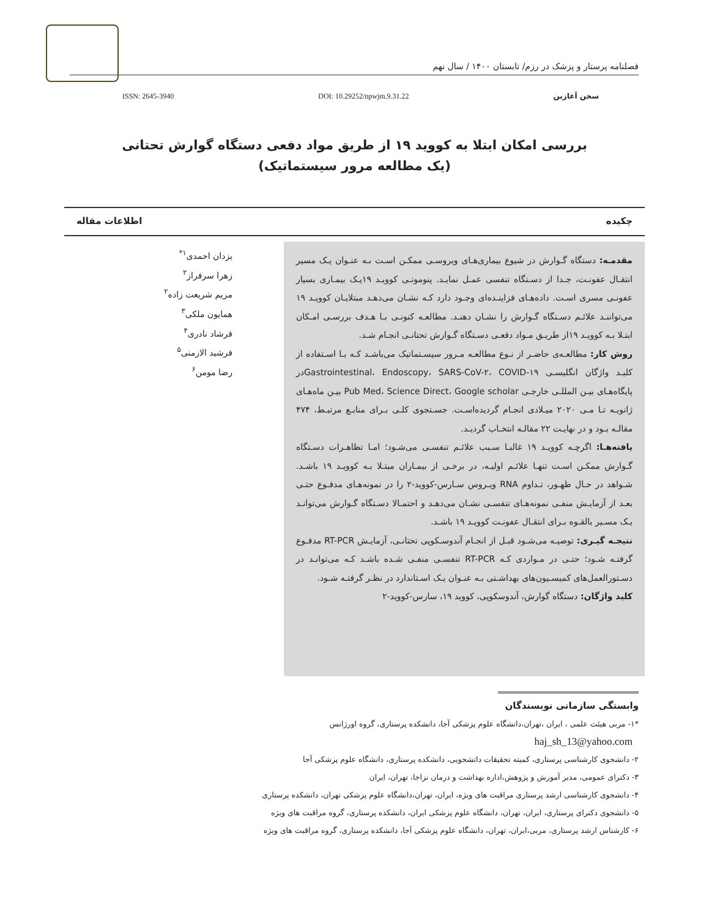فصلنامه پرستار و پزشک در رزم/ تابستان ۱۴۰۰ / سال نهم
سخن آغازین DOI: 10.29252/npwjm.9.31.22 ISSN: 2645-3940
بررسی امکان ابتلا به کووید ۱۹ از طریق مواد دفعی دستگاه گوارش تحتانی
(یک مطالعه مرور سیستماتیک)
چکیده اطلاعات مقاله
مقدمـه: دستگاه گـوارش در شیوع بیماری‌هـای ویروسـی ممکـن اسـت بـه عنـوان یـک مسیر انتقـال عفونـت، جـدا از دسـتگاه تنفسی عمـل نمایـد. پنومونـی کوویـد ۱۹یـک بیمـاری بسیار عفونـی مسری اسـت. داده‌هـای فزاینـده‌ای وجـود دارد کـه نشـان می‌دهـد مبتلایـان کوویـد ۱۹ می‌تواننـد علائـم دسـتگاه گـوارش را نشـان دهنـد. مطالعـه کنونـی بـا هـدف بررسـی امـکان ابتـلا بـه کوویـد ۱۹از طریـق مـواد دفعـی دسـتگاه گـوارش تحتانـی انجـام شـد.
روش کار: مطالعـه‌ی حاضـر از نـوع مطالعـه مـرور سیسـتماتیک می‌باشـد کـه بـا اسـتفاده از کلیـد واژگان انگلیسـی Gastrointestinal، Endoscopy، SARS-CoV-۲، COVID-۱۹در پایگاه‌هـای بیـن المللـی خارجـی Pub Med، Science Direct، Google scholar بیـن ماه‌هـای ژانویـه تـا مـی ۲۰۲۰ میـلادی انجـام گردیده‌اسـت. جسـتجوی کلـی بـرای منابـع مرتبـط، ۴۷۴ مقالـه بـود و در نهایـت ۲۲ مقالـه انتخـاب گردیـد.
یافته‌هـا: اگرچـه کوویـد ۱۹ غالبـا سـبب علائـم تنفسـی می‌شـود؛ امـا تظاهـرات دسـتگاه گـوارش ممکـن اسـت تنهـا علائـم اولیـه، در برخـی از بیمـاران مبتـلا بـه کوویـد ۱۹ باشـد. شـواهد در حـال ظهـور، تـداوم RNA ویـروس سـارس-کووید-۲ را در نمونه‌هـای مدفـوع حتـی بعـد از آزمایـش منفـی نمونه‌هـای تنفسـی نشـان می‌دهـد و احتمـالا دسـتگاه گـوارش می‌توانـد یـک مسـیر بالقـوه بـرای انتقـال عفونـت کوویـد ۱۹ باشـد.
نتیجـه گیـری: توصیـه می‌شـود قبـل از انجـام آندوسـکوپی تحتانـی، آزمایـش RT-PCR مدفـوع گرفتـه شـود؛ حتـی در مـواردی کـه RT-PCR تنفسـی منفـی شـده باشـد کـه می‌توانـد در دسـتورالعمل‌های کمیسـیون‌های بهداشـتی بـه عنـوان یـک اسـتاندارد در نظـر گرفتـه شـود.
کلید واژگان: دستگاه گوارش، آندوسکوپی، کووید ۱۹، سارس-کووید-۲
یزدان احمدی<sup>۱*</sup>
زهرا سرفراز<sup>۲</sup>
مریم شریعت زاده<sup>۲</sup>
همایون ملکی<sup>۳</sup>
فرشاد نادری<sup>۴</sup>
فرشید الازمنی<sup>۵</sup>
رضا مومن<sup>۶</sup>
وابستگی سازمانی نویسندگان
*۱- مربی هیئت علمی ، ایران ،تهران،دانشگاه علوم پزشکی آجا، دانشکده پرستاری، گروه اورژانس
haj_sh_13@yahoo.com
۲- دانشجوی کارشناسی پرستاری، کمیته تحقیقات داتشجویی، دانشکده پرستاری، دانشگاه علوم پزشکی آجا
۳- دکترای عمومی، مدیر آموزش و پژوهش،اداره بهداشت و درمان نزاجا، تهران، ایران
۴- دانشجوی کارشناسی ارشد پرستاری مراقبت های ویژه، ایران، تهران،دانشگاه علوم پزشکی تهران، دانشکده پرستاری
۵- دانشجوی دکترای پرستاری، ایران، تهران، دانشگاه علوم پزشکی ایران، دانشکده پرستاری، گروه مراقبت های ویژه
۶- کارشناس ارشد پرستاری، مربی،ایران، تهران، دانشگاه علوم پزشکی آجا، دانشکده پرستاری، گروه مراقبت های ویژه